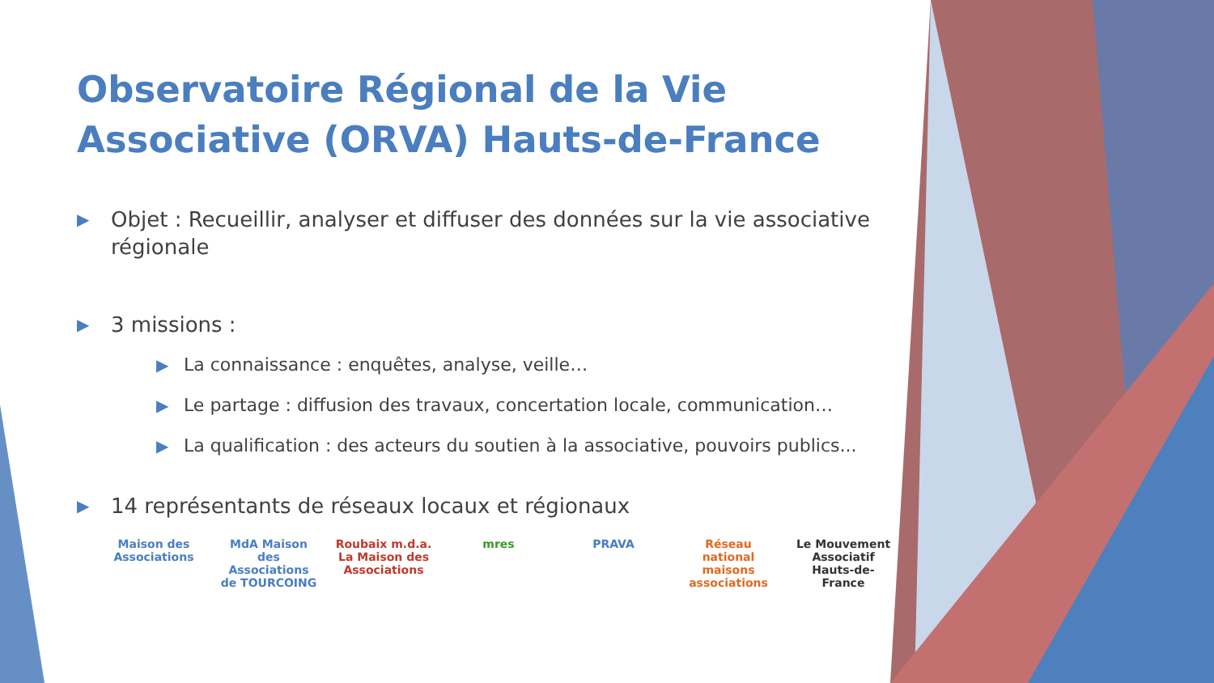Observatoire Régional de la Vie Associative (ORVA) Hauts-de-France
▶ Objet : Recueillir, analyser et diffuser des données sur la vie associative régionale
▶ 3 missions :
▶ La connaissance : enquêtes, analyse, veille…
▶ Le partage : diffusion des travaux, concertation locale, communication…
▶ La qualification : des acteurs du soutien à la associative, pouvoirs publics...
▶ 14 représentants de réseaux locaux et régionaux
Maison des Associations MdA Maison des Associations de TOURCOING Roubaix m.d.a. La Maison des Associations mres PRAVA Réseau national maisons associations Le Mouvement Associatif Hauts-de-France